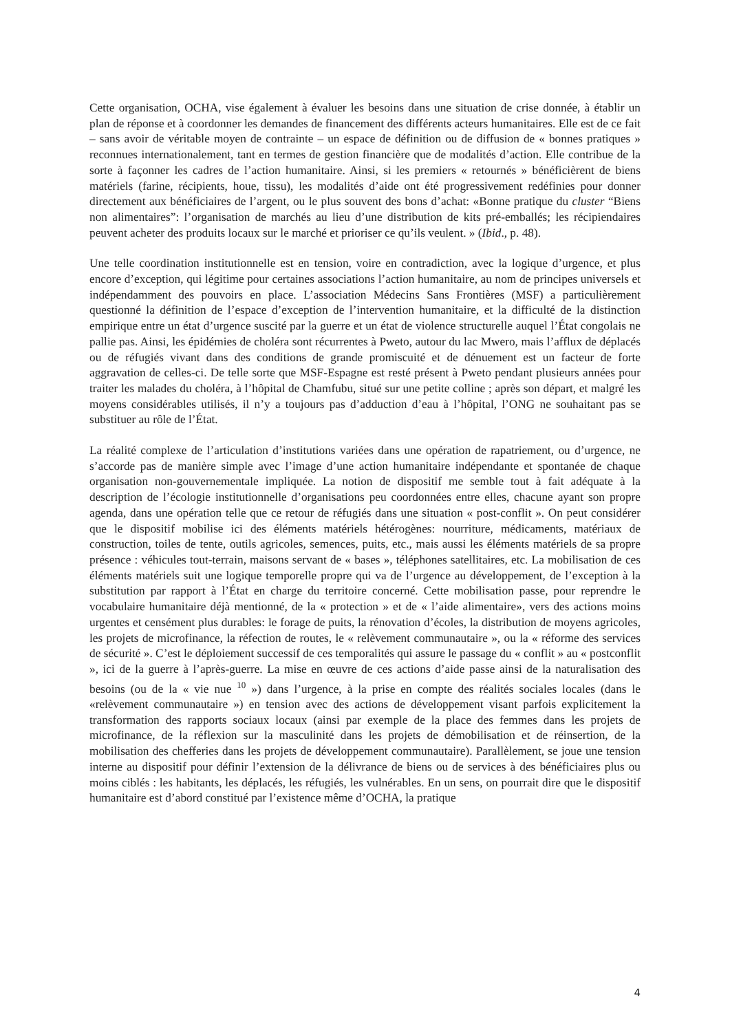Cette organisation, OCHA, vise également à évaluer les besoins dans une situation de crise donnée, à établir un plan de réponse et à coordonner les demandes de financement des différents acteurs humanitaires. Elle est de ce fait – sans avoir de véritable moyen de contrainte – un espace de définition ou de diffusion de « bonnes pratiques » reconnues internationalement, tant en termes de gestion financière que de modalités d’action. Elle contribue de la sorte à façonner les cadres de l’action humanitaire. Ainsi, si les premiers « retournés » bénéficièrent de biens matériels (farine, récipients, houe, tissu), les modalités d’aide ont été progressivement redéfinies pour donner directement aux bénéficiaires de l’argent, ou le plus souvent des bons d’achat: «Bonne pratique du cluster “Biens non alimentaires”: l’organisation de marchés au lieu d’une distribution de kits pré-emballés; les récipiendaires peuvent acheter des produits locaux sur le marché et prioriser ce qu’ils veulent. » (Ibid., p. 48).
Une telle coordination institutionnelle est en tension, voire en contradiction, avec la logique d’urgence, et plus encore d’exception, qui légitime pour certaines associations l’action humanitaire, au nom de principes universels et indépendamment des pouvoirs en place. L’association Médecins Sans Frontières (MSF) a particulièrement questionné la définition de l’espace d’exception de l’intervention humanitaire, et la difficulté de la distinction empirique entre un état d’urgence suscité par la guerre et un état de violence structurelle auquel l’État congolais ne pallie pas. Ainsi, les épidémies de choléra sont récurrentes à Pweto, autour du lac Mwero, mais l’afflux de déplacés ou de réfugiés vivant dans des conditions de grande promiscuité et de dénuement est un facteur de forte aggravation de celles-ci. De telle sorte que MSF-Espagne est resté présent à Pweto pendant plusieurs années pour traiter les malades du choléra, à l’hôpital de Chamfubu, situé sur une petite colline ; après son départ, et malgré les moyens considérables utilisés, il n’y a toujours pas d’adduction d’eau à l’hôpital, l’ONG ne souhaitant pas se substituer au rôle de l’État.
La réalité complexe de l’articulation d’institutions variées dans une opération de rapatriement, ou d’urgence, ne s’accorde pas de manière simple avec l’image d’une action humanitaire indépendante et spontanée de chaque organisation non-gouvernementale impliquée. La notion de dispositif me semble tout à fait adéquate à la description de l’écologie institutionnelle d’organisations peu coordonnées entre elles, chacune ayant son propre agenda, dans une opération telle que ce retour de réfugiés dans une situation « post-conflit ». On peut considérer que le dispositif mobilise ici des éléments matériels hétérogènes: nourriture, médicaments, matériaux de construction, toiles de tente, outils agricoles, semences, puits, etc., mais aussi les éléments matériels de sa propre présence : véhicules tout-terrain, maisons servant de « bases », téléphones satellitaires, etc. La mobilisation de ces éléments matériels suit une logique temporelle propre qui va de l’urgence au développement, de l’exception à la substitution par rapport à l’État en charge du territoire concerné. Cette mobilisation passe, pour reprendre le vocabulaire humanitaire déjà mentionné, de la « protection » et de « l’aide alimentaire», vers des actions moins urgentes et censément plus durables: le forage de puits, la rénovation d’écoles, la distribution de moyens agricoles, les projets de microfinance, la réfection de routes, le « relèvement communautaire », ou la « réforme des services de sécurité ». C’est le déploiement successif de ces temporalités qui assure le passage du « conflit » au « postconflit », ici de la guerre à l’après-guerre. La mise en œuvre de ces actions d’aide passe ainsi de la naturalisation des besoins (ou de la « vie nue <sup>10</sup> ») dans l’urgence, à la prise en compte des réalités sociales locales (dans le «relèvement communautaire ») en tension avec des actions de développement visant parfois explicitement la transformation des rapports sociaux locaux (ainsi par exemple de la place des femmes dans les projets de microfinance, de la réflexion sur la masculinité dans les projets de démobilisation et de réinsertion, de la mobilisation des chefferies dans les projets de développement communautaire). Parallèlement, se joue une tension interne au dispositif pour définir l’extension de la délivrance de biens ou de services à des bénéficiaires plus ou moins ciblés : les habitants, les déplacés, les réfugiés, les vulnérables. En un sens, on pourrait dire que le dispositif humanitaire est d’abord constitué par l’existence même d’OCHA, la pratique
4